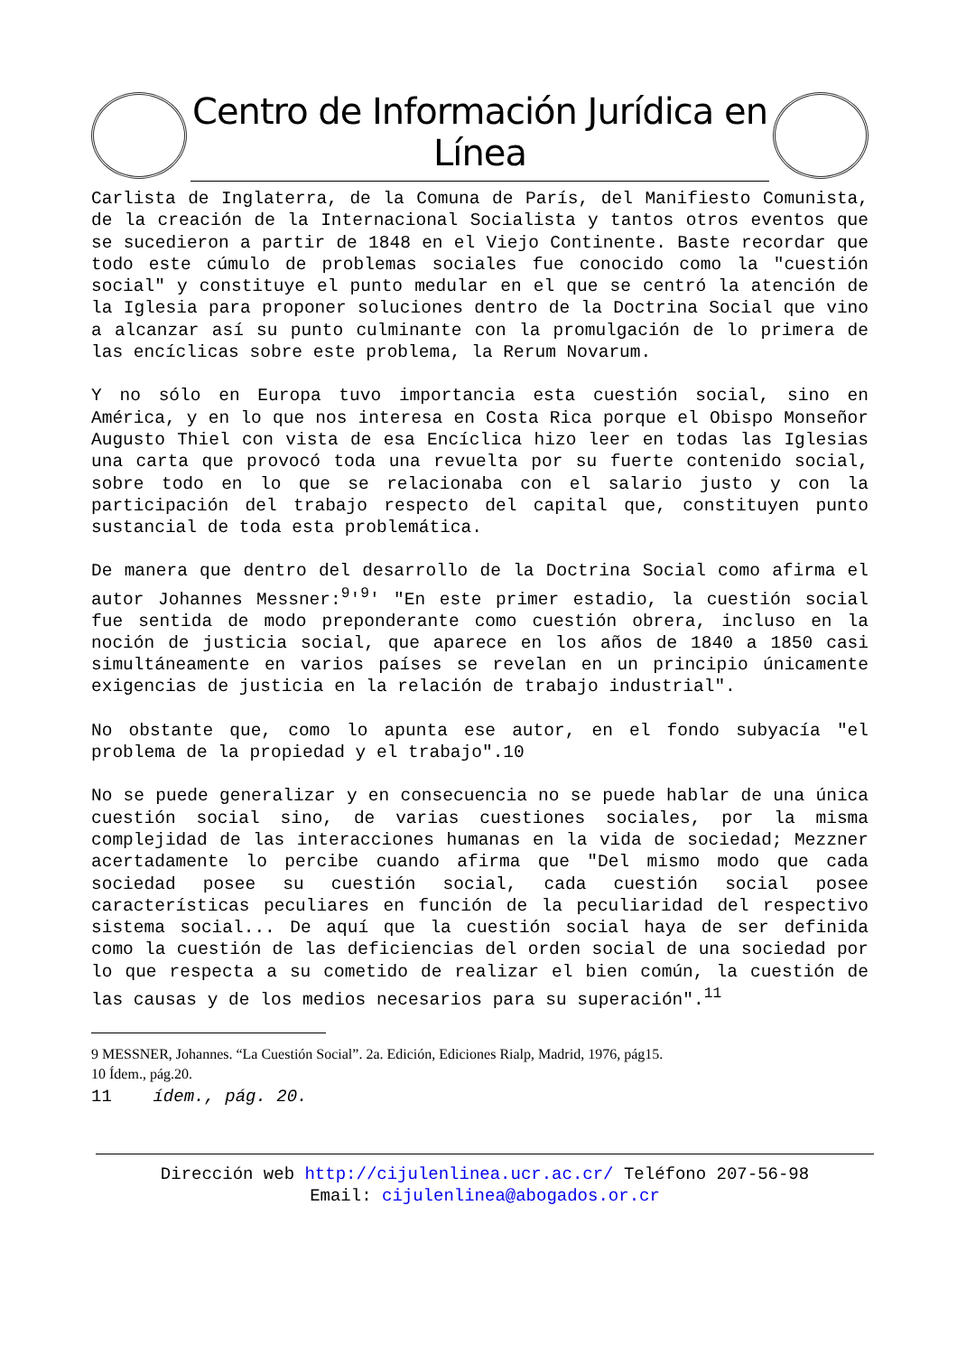Centro de Información Jurídica en Línea
Carlista de Inglaterra, de la Comuna de París, del Manifiesto Comunista, de la creación de la Internacional Socialista y tantos otros eventos que se sucedieron a partir de 1848 en el Viejo Continente. Baste recordar que todo este cúmulo de problemas sociales fue conocido como la "cuestión social" y constituye el punto medular en el que se centró la atención de la Iglesia para proponer soluciones dentro de la Doctrina Social que vino a alcanzar así su punto culminante con la promulgación de lo primera de las encíclicas sobre este problema, la Rerum Novarum.
Y no sólo en Europa tuvo importancia esta cuestión social, sino en América, y en lo que nos interesa en Costa Rica porque el Obispo Monseñor Augusto Thiel con vista de esa Encíclica hizo leer en todas las Iglesias una carta que provocó toda una revuelta por su fuerte contenido social, sobre todo en lo que se relacionaba con el salario justo y con la participación del trabajo respecto del capital que, constituyen punto sustancial de toda esta problemática.
De manera que dentro del desarrollo de la Doctrina Social como afirma el autor Johannes Messner:<sup>9</sup>'<sup>9</sup>' "En este primer estadio, la cuestión social fue sentida de modo preponderante como cuestión obrera, incluso en la noción de justicia social, que aparece en los años de 1840 a 1850 casi simultáneamente en varios países se revelan en un principio únicamente exigencias de justicia en la relación de trabajo industrial".
No obstante que, como lo apunta ese autor, en el fondo subyacía "el problema de la propiedad y el trabajo".10
No se puede generalizar y en consecuencia no se puede hablar de una única cuestión social sino, de varias cuestiones sociales, por la misma complejidad de las interacciones humanas en la vida de sociedad; Mezzner acertadamente lo percibe cuando afirma que "Del mismo modo que cada sociedad posee su cuestión social, cada cuestión social posee características peculiares en función de la peculiaridad del respectivo sistema social... De aquí que la cuestión social haya de ser definida como la cuestión de las deficiencias del orden social de una sociedad por lo que respecta a su cometido de realizar el bien común, la cuestión de las causas y de los medios necesarios para su superación".<sup>11</sup>
9 MESSNER, Johannes. “La Cuestión Social”. 2a. Edición, Ediciones Rialp, Madrid, 1976, pág15.
10 Ídem., pág.20.
11 ídem., pág. 20.
Dirección web http://cijulenlinea.ucr.ac.cr/ Teléfono 207-56-98
Email: cijulenlinea@abogados.or.cr